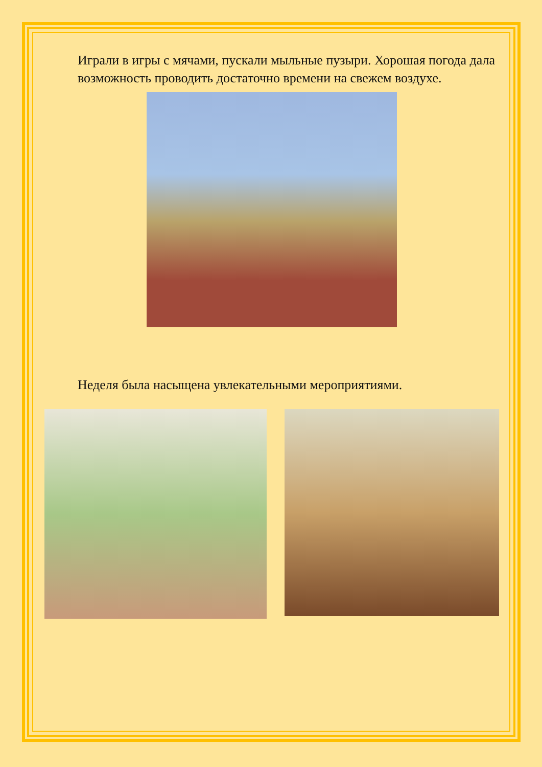Играли в игры с мячами, пускали мыльные пузыри. Хорошая погода дала возможность проводить достаточно времени на свежем воздухе.
Неделя была насыщена увлекательными мероприятиями.